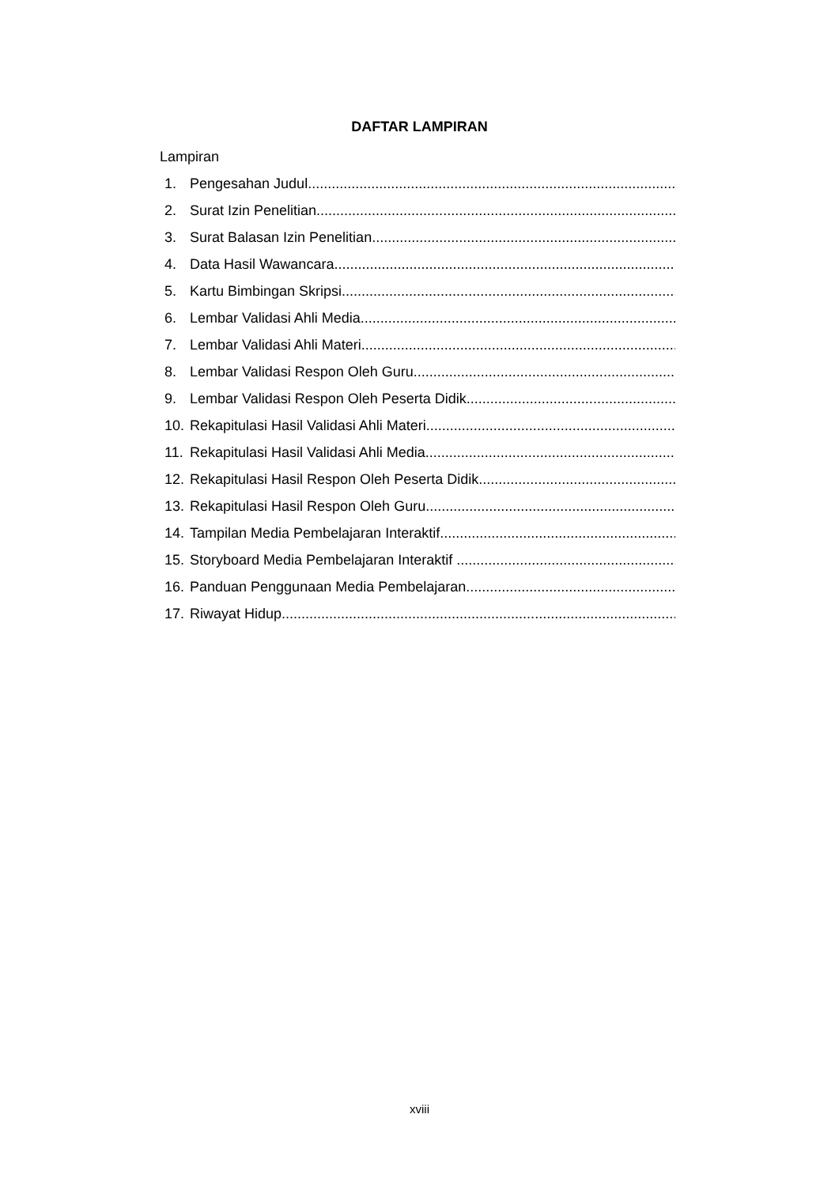DAFTAR LAMPIRAN
Lampiran
1. Pengesahan Judul
2. Surat Izin Penelitian
3. Surat Balasan Izin Penelitian
4. Data Hasil Wawancara
5. Kartu Bimbingan Skripsi
6. Lembar Validasi Ahli Media
7. Lembar Validasi Ahli Materi
8. Lembar Validasi Respon Oleh Guru
9. Lembar Validasi Respon Oleh Peserta Didik
10. Rekapitulasi Hasil Validasi Ahli Materi
11. Rekapitulasi Hasil Validasi Ahli Media
12. Rekapitulasi Hasil Respon Oleh Peserta Didik
13. Rekapitulasi Hasil Respon Oleh Guru
14. Tampilan Media Pembelajaran Interaktif
15. Storyboard Media Pembelajaran Interaktif
16. Panduan Penggunaan Media Pembelajaran
17. Riwayat Hidup
xviii